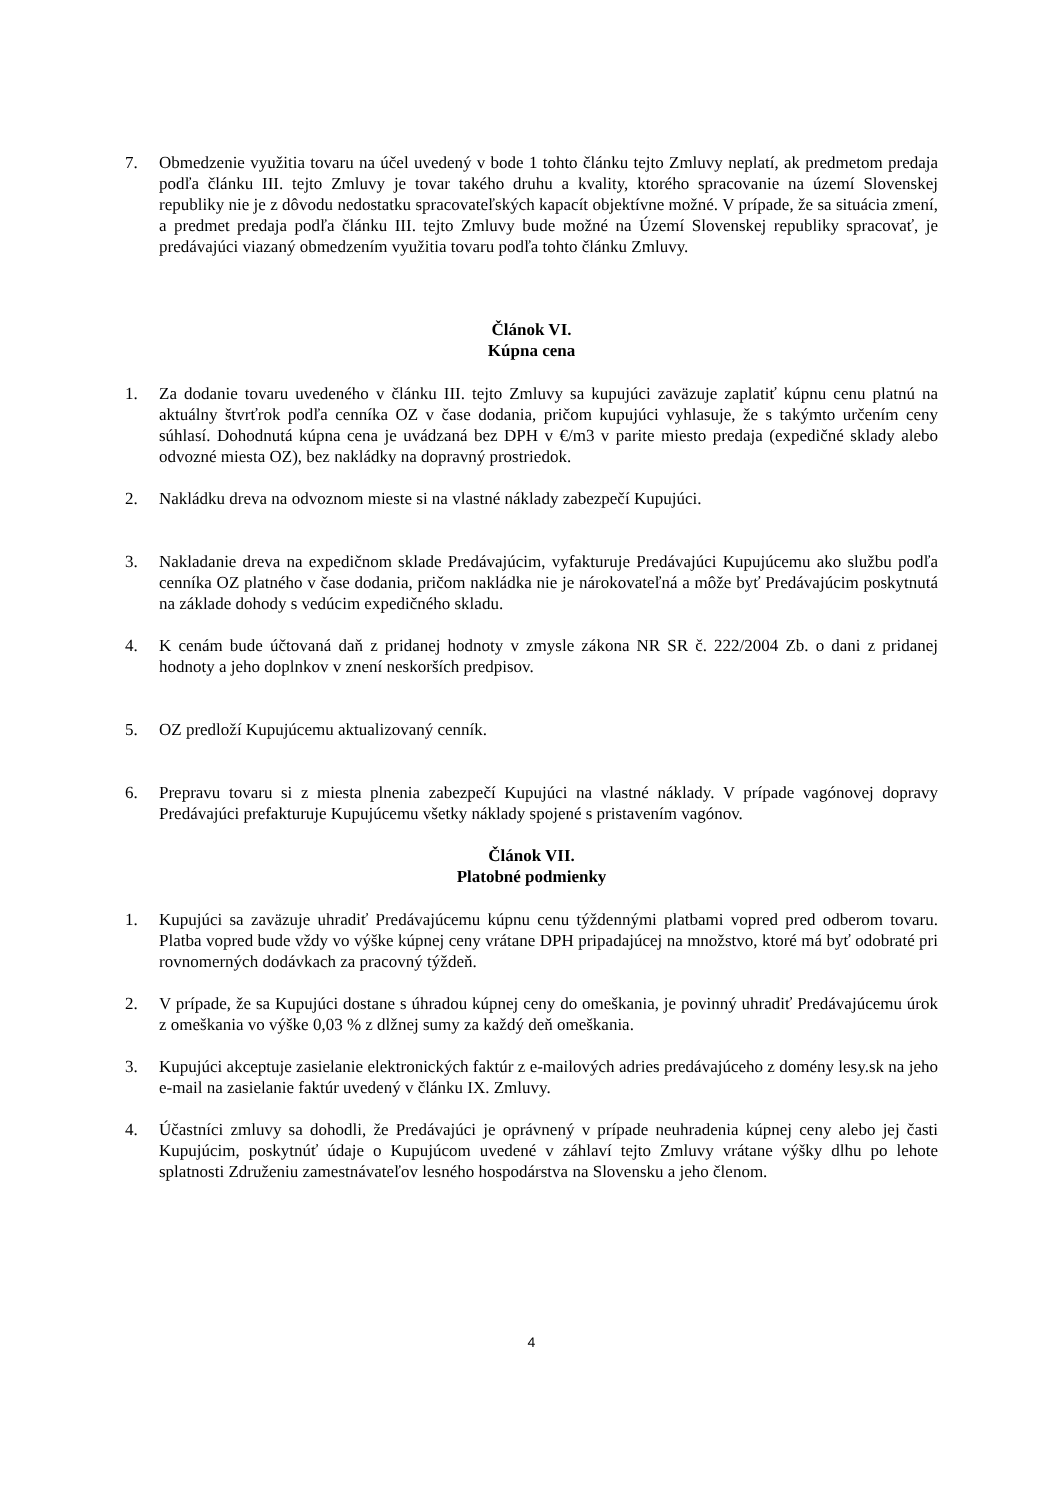7. Obmedzenie využitia tovaru na účel uvedený v bode 1 tohto článku tejto Zmluvy neplatí, ak predmetom predaja podľa článku III. tejto Zmluvy je tovar takého druhu a kvality, ktorého spracovanie na území Slovenskej republiky nie je z dôvodu nedostatku spracovateľských kapacít objektívne možné. V prípade, že sa situácia zmení, a predmet predaja podľa článku III. tejto Zmluvy bude možné na Území Slovenskej republiky spracovať, je predávajúci viazaný obmedzením využitia tovaru podľa tohto článku Zmluvy.
Článok VI.
Kúpna cena
1. Za dodanie tovaru uvedeného v článku III. tejto Zmluvy sa kupujúci zaväzuje zaplatiť kúpnu cenu platnú na aktuálny štvrťrok podľa cenníka OZ v čase dodania, pričom kupujúci vyhlasuje, že s takýmto určením ceny súhlasí. Dohodnutá kúpna cena je uvádzaná bez DPH v €/m3 v parite miesto predaja (expedičné sklady alebo odvozné miesta OZ), bez nakládky na dopravný prostriedok.
2. Nakládku dreva na odvoznom mieste si na vlastné náklady zabezpečí Kupujúci.
3. Nakladanie dreva na expedičnom sklade Predávajúcim, vyfakturuje Predávajúci Kupujúcemu ako službu podľa cenníka OZ platného v čase dodania, pričom nakládka nie je nárokovateľná a môže byť Predávajúcim poskytnutá na základe dohody s vedúcim expedičného skladu.
4. K cenám bude účtovaná daň z pridanej hodnoty v zmysle zákona NR SR č. 222/2004 Zb. o dani z pridanej hodnoty a jeho doplnkov v znení neskorších predpisov.
5. OZ predloží Kupujúcemu aktualizovaný cenník.
6. Prepravu tovaru si z miesta plnenia zabezpečí Kupujúci na vlastné náklady. V prípade vagónovej dopravy Predávajúci prefakturuje Kupujúcemu všetky náklady spojené s pristavením vagónov.
Článok VII.
Platobné podmienky
1. Kupujúci sa zaväzuje uhradiť Predávajúcemu kúpnu cenu týždennými platbami vopred pred odberom tovaru. Platba vopred bude vždy vo výške kúpnej ceny vrátane DPH pripadajúcej na množstvo, ktoré má byť odobraté pri rovnomerných dodávkach za pracovný týždeň.
2. V prípade, že sa Kupujúci dostane s úhradou kúpnej ceny do omeškania, je povinný uhradiť Predávajúcemu úrok z omeškania vo výške 0,03 % z dlžnej sumy za každý deň omeškania.
3. Kupujúci akceptuje zasielanie elektronických faktúr z e-mailových adries predávajúceho z domény lesy.sk na jeho e-mail na zasielanie faktúr uvedený v článku IX. Zmluvy.
4. Účastníci zmluvy sa dohodli, že Predávajúci je oprávnený v prípade neuhradenia kúpnej ceny alebo jej časti Kupujúcim, poskytnúť údaje o Kupujúcom uvedené v záhlaví tejto Zmluvy vrátane výšky dlhu po lehote splatnosti Združeniu zamestnávateľov lesného hospodárstva na Slovensku a jeho členom.
4